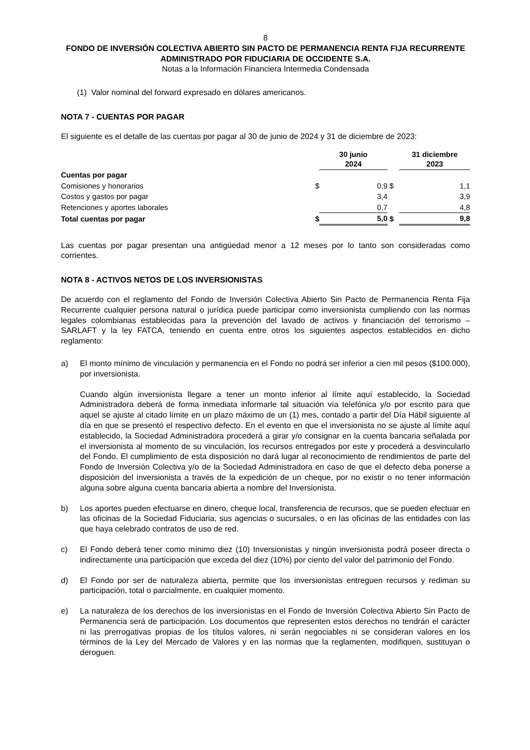8
FONDO DE INVERSIÓN COLECTIVA ABIERTO SIN PACTO DE PERMANENCIA RENTA FIJA RECURRENTE
ADMINISTRADO POR FIDUCIARIA DE OCCIDENTE S.A.
Notas a la Información Financiera Intermedia Condensada
(1) Valor nominal del forward expresado en dólares americanos.
NOTA 7 - CUENTAS POR PAGAR
El siguiente es el detalle de las cuentas por pagar al 30 de junio de 2024 y 31 de diciembre de 2023:
| | | 30 junio 2024 | | 31 diciembre 2023 |
| --- | --- | --- | --- | --- |
| Cuentas por pagar | | | | |
| Comisiones y honorarios | $ | 0,9 | $ | 1,1 |
| Costos y gastos por pagar | | 3,4 | | 3,9 |
| Retenciones y aportes laborales | | 0,7 | | 4,8 |
| Total cuentas por pagar | $ | 5,0 | $ | 9,8 |
Las cuentas por pagar presentan una antigüedad menor a 12 meses por lo tanto son consideradas como corrientes.
NOTA 8 - ACTIVOS NETOS DE LOS INVERSIONISTAS
De acuerdo con el reglamento del Fondo de Inversión Colectiva Abierto Sin Pacto de Permanencia Renta Fija Recurrente cualquier persona natural o jurídica puede participar como inversionista cumpliendo con las normas legales colombianas establecidas para la prevención del lavado de activos y financiación del terrorismo – SARLAFT y la ley FATCA, teniendo en cuenta entre otros los siguientes aspectos establecidos en dicho reglamento:
a) El monto mínimo de vinculación y permanencia en el Fondo no podrá ser inferior a cien mil pesos ($100.000), por inversionista.
Cuando algún inversionista llegare a tener un monto inferior al límite aquí establecido, la Sociedad Administradora deberá de forma inmediata informarle tal situación vía telefónica y/o por escrito para que aquel se ajuste al citado límite en un plazo máximo de un (1) mes, contado a partir del Día Hábil siguiente al día en que se presentó el respectivo defecto. En el evento en que el inversionista no se ajuste al límite aquí establecido, la Sociedad Administradora procederá a girar y/o consignar en la cuenta bancaria señalada por el inversionista al momento de su vinculación, los recursos entregados por este y procederá a desvincularlo del Fondo. El cumplimiento de esta disposición no dará lugar al reconocimiento de rendimientos de parte del Fondo de Inversión Colectiva y/o de la Sociedad Administradora en caso de que el defecto deba ponerse a disposición del inversionista a través de la expedición de un cheque, por no existir o no tener información alguna sobre alguna cuenta bancaria abierta a nombre del Inversionista.
b) Los aportes pueden efectuarse en dinero, cheque local, transferencia de recursos, que se pueden efectuar en las oficinas de la Sociedad Fiduciaria, sus agencias o sucursales, o en las oficinas de las entidades con las que haya celebrado contratos de uso de red.
c) El Fondo deberá tener como mínimo diez (10) Inversionistas y ningún inversionista podrá poseer directa o indirectamente una participación que exceda del diez (10%) por ciento del valor del patrimonio del Fondo.
d) El Fondo por ser de naturaleza abierta, permite que los inversionistas entreguen recursos y rediman su participación, total o parcialmente, en cualquier momento.
e) La naturaleza de los derechos de los inversionistas en el Fondo de Inversión Colectiva Abierto Sin Pacto de Permanencia será de participación. Los documentos que representen estos derechos no tendrán el carácter ni las prerrogativas propias de los títulos valores, ni serán negociables ni se consideran valores en los términos de la Ley del Mercado de Valores y en las normas que la reglamenten, modifiquen, sustituyan o deroguen.